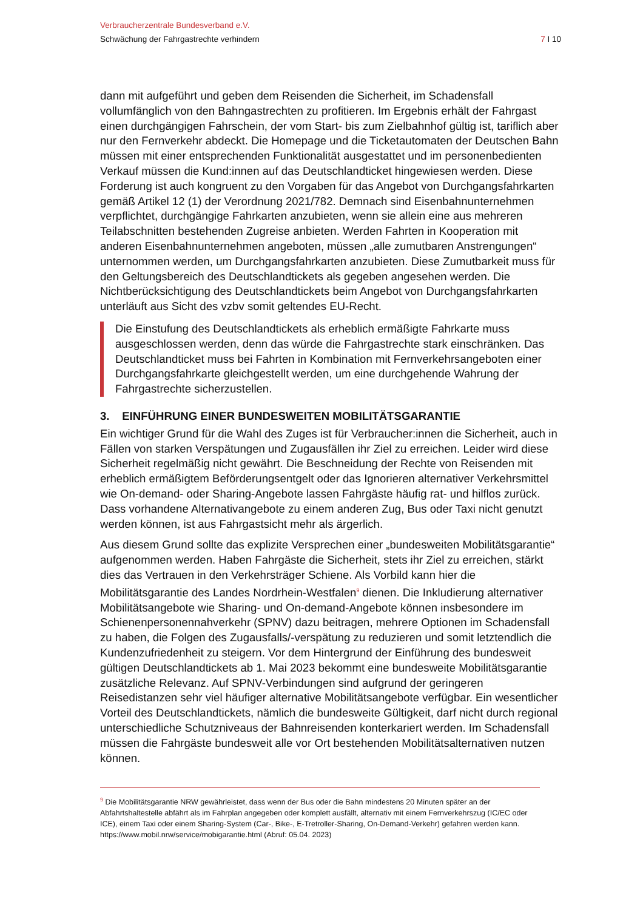Verbraucherzentrale Bundesverband e.V.
Schwächung der Fahrgastrechte verhindern 7 I 10
dann mit aufgeführt und geben dem Reisenden die Sicherheit, im Schadensfall vollumfänglich von den Bahngastrechten zu profitieren. Im Ergebnis erhält der Fahrgast einen durchgängigen Fahrschein, der vom Start- bis zum Zielbahnhof gültig ist, tariflich aber nur den Fernverkehr abdeckt. Die Homepage und die Ticketautomaten der Deutschen Bahn müssen mit einer entsprechenden Funktionalität ausgestattet und im personenbedienten Verkauf müssen die Kund:innen auf das Deutschlandticket hingewiesen werden. Diese Forderung ist auch kongruent zu den Vorgaben für das Angebot von Durchgangsfahrkarten gemäß Artikel 12 (1) der Verordnung 2021/782. Demnach sind Eisenbahnunternehmen verpflichtet, durchgängige Fahrkarten anzubieten, wenn sie allein eine aus mehreren Teilabschnitten bestehenden Zugreise anbieten. Werden Fahrten in Kooperation mit anderen Eisenbahnunternehmen angeboten, müssen „alle zumutbaren Anstrengungen“ unternommen werden, um Durchgangsfahrkarten anzubieten. Diese Zumutbarkeit muss für den Geltungsbereich des Deutschlandtickets als gegeben angesehen werden. Die Nichtberücksichtigung des Deutschlandtickets beim Angebot von Durchgangsfahrkarten unterläuft aus Sicht des vzbv somit geltendes EU-Recht.
Die Einstufung des Deutschlandtickets als erheblich ermäßigte Fahrkarte muss ausgeschlossen werden, denn das würde die Fahrgastrechte stark einschränken. Das Deutschlandticket muss bei Fahrten in Kombination mit Fernverkehrsangeboten einer Durchgangsfahrkarte gleichgestellt werden, um eine durchgehende Wahrung der Fahrgastrechte sicherzustellen.
3. EINFÜHRUNG EINER BUNDESWEITEN MOBILITÄTSGARANTIE
Ein wichtiger Grund für die Wahl des Zuges ist für Verbraucher:innen die Sicherheit, auch in Fällen von starken Verspätungen und Zugausfällen ihr Ziel zu erreichen. Leider wird diese Sicherheit regelmäßig nicht gewährt. Die Beschneidung der Rechte von Reisenden mit erheblich ermäßigtem Beförderungsentgelt oder das Ignorieren alternativer Verkehrsmittel wie On-demand- oder Sharing-Angebote lassen Fahrgäste häufig rat- und hilflos zurück. Dass vorhandene Alternativangebote zu einem anderen Zug, Bus oder Taxi nicht genutzt werden können, ist aus Fahrgastsicht mehr als ärgerlich.
Aus diesem Grund sollte das explizite Versprechen einer „bundesweiten Mobilitätsgarantie“ aufgenommen werden. Haben Fahrgäste die Sicherheit, stets ihr Ziel zu erreichen, stärkt dies das Vertrauen in den Verkehrsträger Schiene. Als Vorbild kann hier die Mobilitätsgarantie des Landes Nordrhein-Westfalen<sup>9</sup> dienen. Die Inkludierung alternativer Mobilitätsangebote wie Sharing- und On-demand-Angebote können insbesondere im Schienenpersonennahverkehr (SPNV) dazu beitragen, mehrere Optionen im Schadensfall zu haben, die Folgen des Zugausfalls/-verspätung zu reduzieren und somit letztendlich die Kundenzufriedenheit zu steigern. Vor dem Hintergrund der Einführung des bundesweit gültigen Deutschlandtickets ab 1. Mai 2023 bekommt eine bundesweite Mobilitätsgarantie zusätzliche Relevanz. Auf SPNV-Verbindungen sind aufgrund der geringeren Reisedistanzen sehr viel häufiger alternative Mobilitätsangebote verfügbar. Ein wesentlicher Vorteil des Deutschlandtickets, nämlich die bundesweite Gültigkeit, darf nicht durch regional unterschiedliche Schutzniveaus der Bahnreisenden konterkariert werden. Im Schadensfall müssen die Fahrgäste bundesweit alle vor Ort bestehenden Mobilitätsalternativen nutzen können.
<sup>9</sup> Die Mobilitätsgarantie NRW gewährleistet, dass wenn der Bus oder die Bahn mindestens 20 Minuten später an der Abfahrtshaltestelle abfährt als im Fahrplan angegeben oder komplett ausfällt, alternativ mit einem Fernverkehrszug (IC/EC oder ICE), einem Taxi oder einem Sharing-System (Car-, Bike-, E-Tretroller-Sharing, On-Demand-Verkehr) gefahren werden kann. https://www.mobil.nrw/service/mobigarantie.html (Abruf: 05.04. 2023)